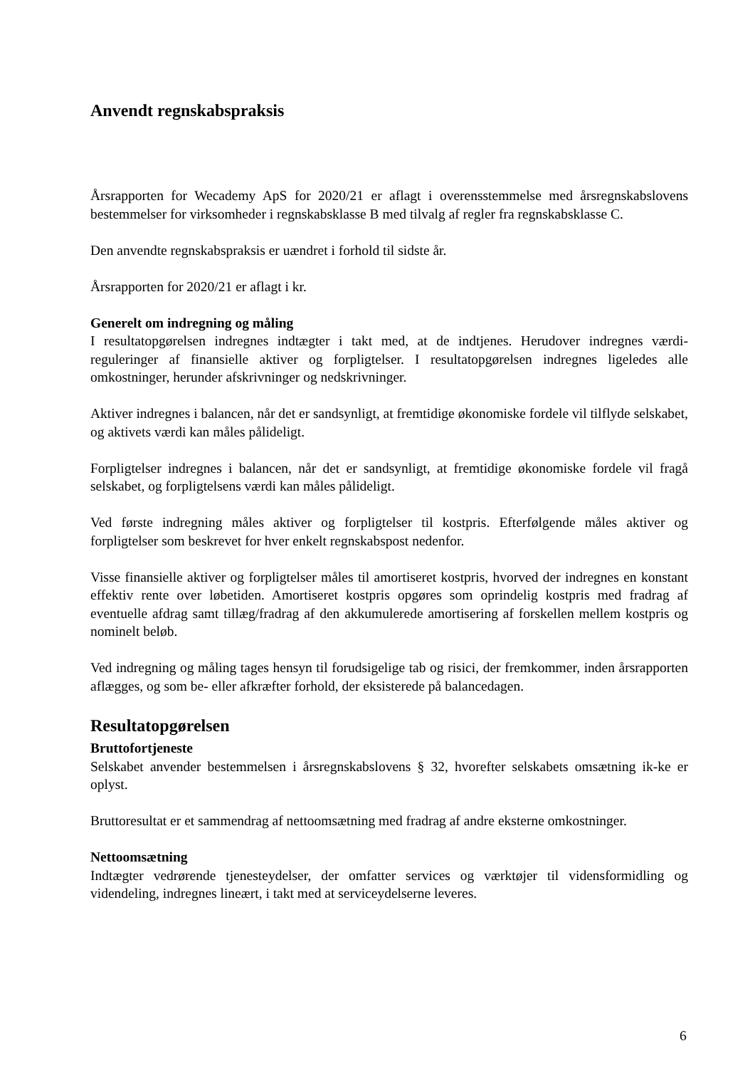Anvendt regnskabspraksis
Årsrapporten for Wecademy ApS for 2020/21 er aflagt i overensstemmelse med årsregnskabslovens bestemmelser for virksomheder i regnskabsklasse B med tilvalg af regler fra regnskabsklasse C.
Den anvendte regnskabspraksis er uændret i forhold til sidste år.
Årsrapporten for 2020/21 er aflagt i kr.
Generelt om indregning og måling
I resultatopgørelsen indregnes indtægter i takt med, at de indtjenes. Herudover indregnes værdi-reguleringer af finansielle aktiver og forpligtelser. I resultatopgørelsen indregnes ligeledes alle omkostninger, herunder afskrivninger og nedskrivninger.
Aktiver indregnes i balancen, når det er sandsynligt, at fremtidige økonomiske fordele vil tilflyde selskabet, og aktivets værdi kan måles pålideligt.
Forpligtelser indregnes i balancen, når det er sandsynligt, at fremtidige økonomiske fordele vil fragå selskabet, og forpligtelsens værdi kan måles pålideligt.
Ved første indregning måles aktiver og forpligtelser til kostpris. Efterfølgende måles aktiver og forpligtelser som beskrevet for hver enkelt regnskabspost nedenfor.
Visse finansielle aktiver og forpligtelser måles til amortiseret kostpris, hvorved der indregnes en konstant effektiv rente over løbetiden. Amortiseret kostpris opgøres som oprindelig kostpris med fradrag af eventuelle afdrag samt tillæg/fradrag af den akkumulerede amortisering af forskellen mellem kostpris og nominelt beløb.
Ved indregning og måling tages hensyn til forudsigelige tab og risici, der fremkommer, inden årsrapporten aflægges, og som be- eller afkræfter forhold, der eksisterede på balancedagen.
Resultatopgørelsen
Bruttofortjeneste
Selskabet anvender bestemmelsen i årsregnskabslovens § 32, hvorefter selskabets omsætning ik-ke er oplyst.
Bruttoresultat er et sammendrag af nettoomsætning med fradrag af andre eksterne omkostninger.
Nettoomsætning
Indtægter vedrørende tjenesteydelser, der omfatter services og værktøjer til vidensformidling og videndeling, indregnes lineært, i takt med at serviceydelserne leveres.
6